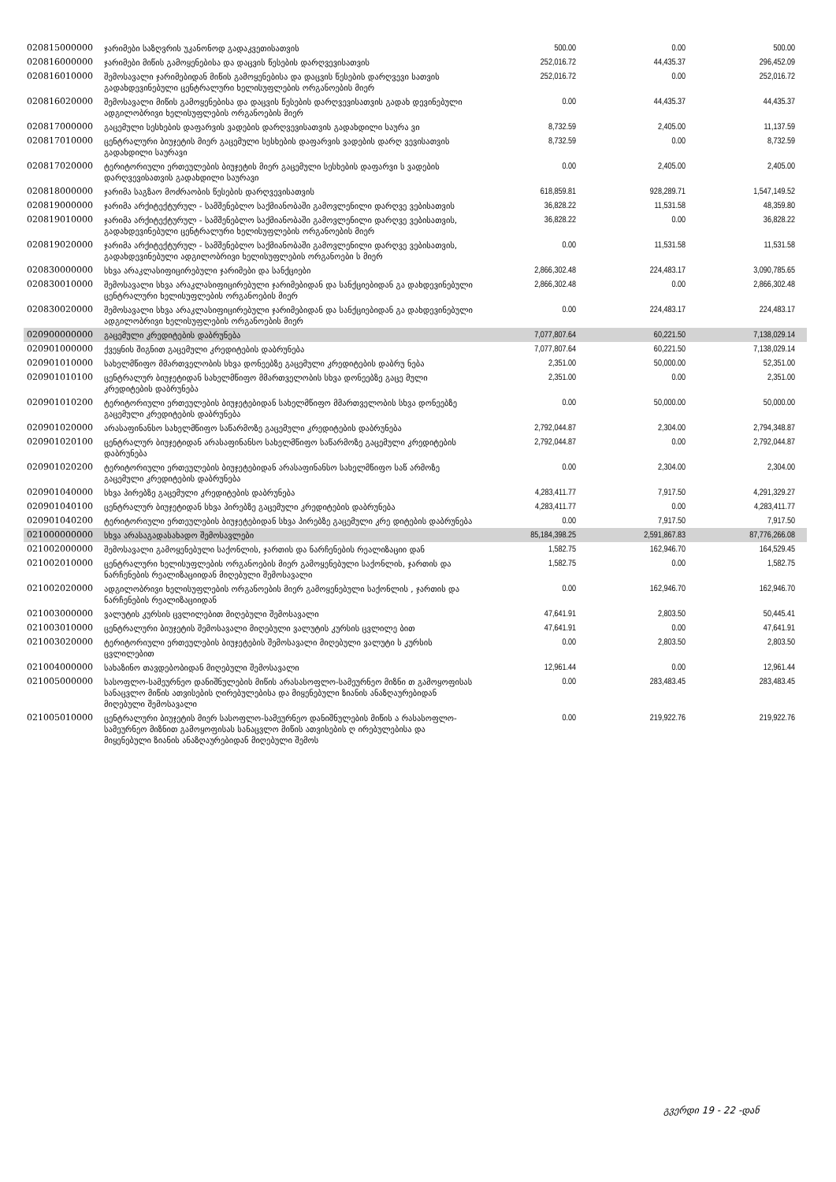| 020815000000 | ჯარიმები საზღვრის უკანონოდ გადაკვეთისათვის | 500.00 | 0.00 | 500.00 |
| 020816000000 | ჯარიმები მიწის გამოყენებისა და დაცვის წესების დარღვევისათვის | 252,016.72 | 44,435.37 | 296,452.09 |
| 020816010000 | შემოსავალი ჯარიმებიდან მიწის გამოყენებისა და დაცვის წესების დარღვევი სათვის გადახდევინებული ცენტრალური ხელისუფლების ორგანოების მიერ | 252,016.72 | 0.00 | 252,016.72 |
| 020816020000 | შემოსავალი მიწის გამოყენებისა და დაცვის წესების დარღვევისათვის გადახ დევინებული ადგილობრივი ხელისუფლების ორგანოების მიერ | 0.00 | 44,435.37 | 44,435.37 |
| 020817000000 | გაცემული სესხების დაფარვის ვადების დარღვევისათვის გადახდილი საურა ვი | 8,732.59 | 2,405.00 | 11,137.59 |
| 020817010000 | ცენტრალური ბიუჯეტის მიერ გაცემული სესხების დაფარვის ვადების დარღ ვევისათვის გადახდილი საურავი | 8,732.59 | 0.00 | 8,732.59 |
| 020817020000 | ტერიტორიული ერთეულების ბიუჯეტის მიერ გაცემული სესხების დაფარვი ს ვადების დარღვევისათვის გადახდილი საურავი | 0.00 | 2,405.00 | 2,405.00 |
| 020818000000 | ჯარიმა საგზაო მოძრაობის წესების დარღვევისათვის | 618,859.81 | 928,289.71 | 1,547,149.52 |
| 020819000000 | ჯარიმა არქიტექტურულ - სამშენებლო საქმიანობაში გამოვლენილი დარღვე ვებისათვის | 36,828.22 | 11,531.58 | 48,359.80 |
| 020819010000 | ჯარიმა არქიტექტურულ - სამშენებლო საქმიანობაში გამოვლენილი დარღვე ვებისათვის, გადახდევინებული ცენტრალური ხელისუფლების ორგანოების მიერ | 36,828.22 | 0.00 | 36,828.22 |
| 020819020000 | ჯარიმა არქიტექტურულ - სამშენებლო საქმიანობაში გამოვლენილი დარღვე ვებისათვის, გადახდევინებული ადგილობრივი ხელისუფლების ორგანოები ს მიერ | 0.00 | 11,531.58 | 11,531.58 |
| 020830000000 | სხვა არაკლასიფიცირებული ჯარიმები და სანქციები | 2,866,302.48 | 224,483.17 | 3,090,785.65 |
| 020830010000 | შემოსავალი სხვა არაკლასიფიცირებული ჯარიმებიდან და სანქციებიდან გა დახდევინებული ცენტრალური ხელისუფლების ორგანოების მიერ | 2,866,302.48 | 0.00 | 2,866,302.48 |
| 020830020000 | შემოსავალი სხვა არაკლასიფიცირებული ჯარიმებიდან და სანქციებიდან გა დახდევინებული ადგილობრივი ხელისუფლების ორგანოების მიერ | 0.00 | 224,483.17 | 224,483.17 |
| 020900000000 | გაცემული კრედიტების დაბრუნება | 7,077,807.64 | 60,221.50 | 7,138,029.14 |
| 020901000000 | ქვეყნის შიგნით გაცემული კრედიტების დაბრუნება | 7,077,807.64 | 60,221.50 | 7,138,029.14 |
| 020901010000 | სახელმწიფო მმართველობის სხვა დონეებზე გაცემული კრედიტების დაბრუ ნება | 2,351.00 | 50,000.00 | 52,351.00 |
| 020901010100 | ცენტრალურ ბიუჯეტიდან სახელმწიფო მმართველობის სხვა დონეებზე გაცე მული კრედიტების დაბრუნება | 2,351.00 | 0.00 | 2,351.00 |
| 020901010200 | ტერიტორიული ერთეულების ბიუჯეტებიდან სახელმწიფო მმართველობის სხვა დონეებზე გაცემული კრედიტების დაბრუნება | 0.00 | 50,000.00 | 50,000.00 |
| 020901020000 | არასაფინანსო სახელმწიფო საწარმოზე გაცემული კრედიტების დაბრუნება | 2,792,044.87 | 2,304.00 | 2,794,348.87 |
| 020901020100 | ცენტრალურ ბიუჯეტიდან არასაფინანსო სახელმწიფო საწარმოზე გაცემული კრედიტების დაბრუნება | 2,792,044.87 | 0.00 | 2,792,044.87 |
| 020901020200 | ტერიტორიული ერთეულების ბიუჯეტებიდან არასაფინანსო სახელმწიფო საწ არმოზე გაცემული კრედიტების დაბრუნება | 0.00 | 2,304.00 | 2,304.00 |
| 020901040000 | სხვა პირებზე გაცემული კრედიტების დაბრუნება | 4,283,411.77 | 7,917.50 | 4,291,329.27 |
| 020901040100 | ცენტრალურ ბიუჯეტიდან სხვა პირებზე გაცემული კრედიტების დაბრუნება | 4,283,411.77 | 0.00 | 4,283,411.77 |
| 020901040200 | ტერიტორიული ერთეულების ბიუჯეტებიდან სხვა პირებზე გაცემული კრე დიტების დაბრუნება | 0.00 | 7,917.50 | 7,917.50 |
| 021000000000 | სხვა არასაგადასახადო შემოსავლები | 85,184,398.25 | 2,591,867.83 | 87,776,266.08 |
| 021002000000 | შემოსავალი გამოყენებული საქონლის, ჯართის და ნარჩენების რეალიზაციი დან | 1,582.75 | 162,946.70 | 164,529.45 |
| 021002010000 | ცენტრალური ხელისუფლების ორგანოების მიერ გამოყენებული საქონლის, ჯართის და ნარჩენების რეალიზაციიდან მიღებული შემოსავალი | 1,582.75 | 0.00 | 1,582.75 |
| 021002020000 | ადგილობრივი ხელისუფლების ორგანოების მიერ გამოყენებული საქონლის , ჯართის და ნარჩენების რეალიზაციიდან | 0.00 | 162,946.70 | 162,946.70 |
| 021003000000 | ვალუტის კურსის ცვლილებით მიღებული შემოსავალი | 47,641.91 | 2,803.50 | 50,445.41 |
| 021003010000 | ცენტრალური ბიუჯეტის შემოსავალი მიღებული ვალუტის კურსის ცვლილე ბით | 47,641.91 | 0.00 | 47,641.91 |
| 021003020000 | ტერიტორიული ერთეულების ბიუჯეტების შემოსავალი მიღებული ვალუტი ს კურსის ცვლილებით | 0.00 | 2,803.50 | 2,803.50 |
| 021004000000 | სახაზინო თავდებობიდან მიღებული შემოსავალი | 12,961.44 | 0.00 | 12,961.44 |
| 021005000000 | სასოფლო-სამეურნეო დანიშნულების მიწის არასასოფლო-სამეურნეო მიზნი თ გამოყოფისას სანაცვლო მიწის ათვისების ღირებულებისა და მიყენებული ზიანის ანაზღაურებიდან მიღებული შემოსავალი | 0.00 | 283,483.45 | 283,483.45 |
| 021005010000 | ცენტრალური ბიუჯეტის მიერ სასოფლო-სამეურნეო დანიშნულების მიწის ა რასასოფლო-სამეურნეო მიზნით გამოყოფისას სანაცვლო მიწის ათვისების ღ ირებულებისა და მიყენებული ზიანის ანაზღაურებიდან მიღებული შემოს | 0.00 | 219,922.76 | 219,922.76 |
გვერდი 19 - 22 -დან